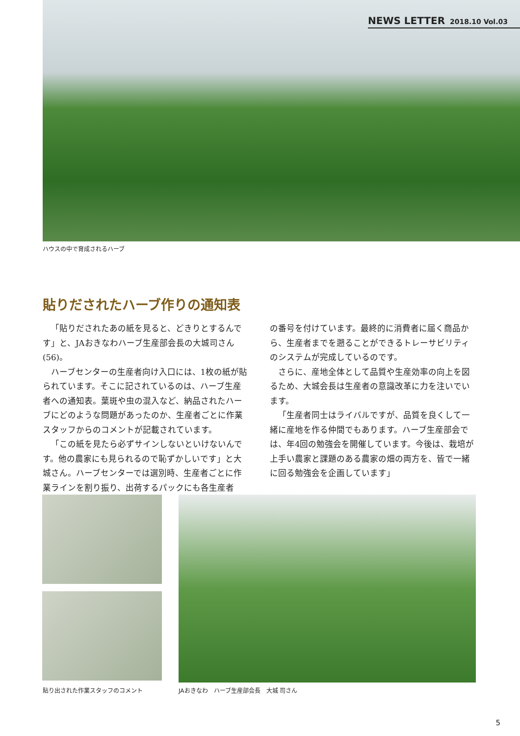NEWS LETTER 2018.10 Vol.03
ハウスの中で育成されるハーブ
貼りだされたハーブ作りの通知表
「貼りだされたあの紙を見ると、どきりとするんです」と、JAおきなわハーブ生産部会長の大城司さん(56)。
ハーブセンターの生産者向け入口には、1枚の紙が貼られています。そこに記されているのは、ハーブ生産者への通知表。葉斑や虫の混入など、納品されたハーブにどのような問題があったのか、生産者ごとに作業スタッフからのコメントが記載されています。
「この紙を見たら必ずサインしないといけないんです。他の農家にも見られるので恥ずかしいです」と大城さん。ハーブセンターでは選別時、生産者ごとに作業ラインを割り振り、出荷するパックにも各生産者
の番号を付けています。最終的に消費者に届く商品から、生産者までを遡ることができるトレーサビリティのシステムが完成しているのです。
さらに、産地全体として品質や生産効率の向上を図るため、大城会長は生産者の意識改革に力を注いでいます。
「生産者同士はライバルですが、品質を良くして一緒に産地を作る仲間でもあります。ハーブ生産部会では、年4回の勉強会を開催しています。今後は、栽培が上手い農家と課題のある農家の畑の両方を、皆で一緒に回る勉強会を企画しています」
貼り出された作業スタッフのコメント
JAおきなわ　ハーブ生産部会長　大城 司さん
5